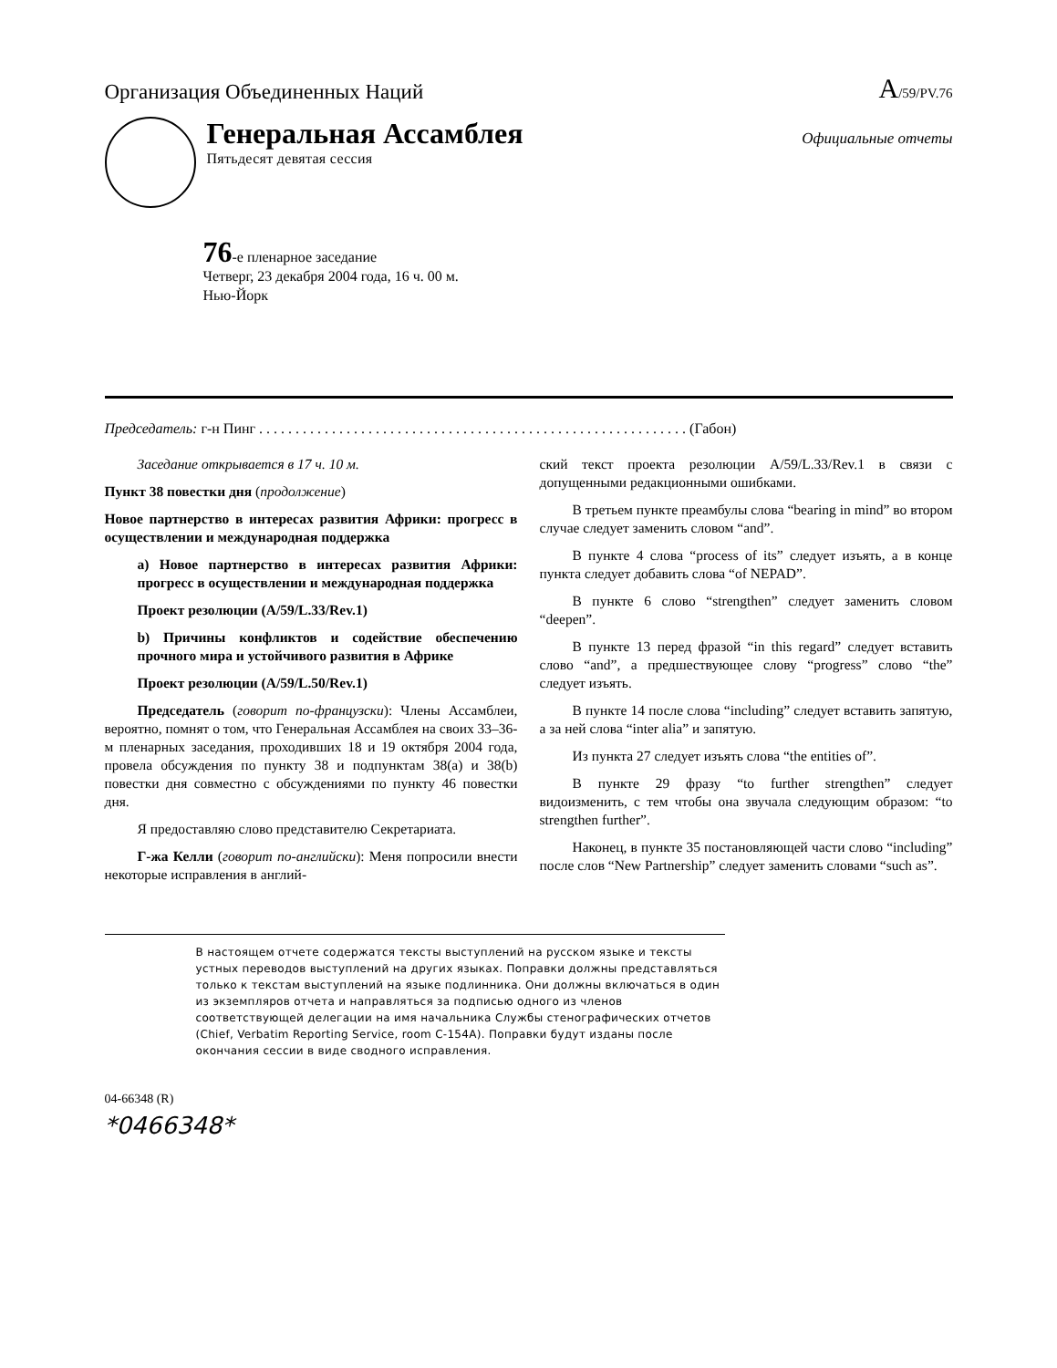Организация Объединенных Наций
A/59/PV.76
Генеральная Ассамблея Официальные отчеты
Пятьдесят девятая сессия
76-е пленарное заседание
Четверг, 23 декабря 2004 года, 16 ч. 00 м.
Нью-Йорк
Председатель: г-н Пинг . . . . . . . . . . . . . . . . . . . . . . . . . . . . . . . . . . . . . . . . . . . . . . . . . . . . . . . . . . . (Габон)
Заседание открывается в 17 ч. 10 м.
Пункт 38 повестки дня (продолжение)
Новое партнерство в интересах развития Африки: прогресс в осуществлении и международная поддержка
a) Новое партнерство в интересах развития Африки: прогресс в осуществлении и международная поддержка
Проект резолюции (A/59/L.33/Rev.1)
b) Причины конфликтов и содействие обеспечению прочного мира и устойчивого развития в Африке
Проект резолюции (A/59/L.50/Rev.1)
Председатель (говорит по-французски): Члены Ассамблеи, вероятно, помнят о том, что Генеральная Ассамблея на своих 33–36-м пленарных заседания, проходивших 18 и 19 октября 2004 года, провела обсуждения по пункту 38 и подпунктам 38(a) и 38(b) повестки дня совместно с обсуждениями по пункту 46 повестки дня.
Я предоставляю слово представителю Секретариата.
Г-жа Келли (говорит по-английски): Меня попросили внести некоторые исправления в англий-
ский текст проекта резолюции A/59/L.33/Rev.1 в связи с допущенными редакционными ошибками.
В третьем пункте преамбулы слова “bearing in mind” во втором случае следует заменить словом “and”.
В пункте 4 слова “process of its” следует изъять, а в конце пункта следует добавить слова “of NEPAD”.
В пункте 6 слово “strengthen” следует заменить словом “deepen”.
В пункте 13 перед фразой “in this regard” следует вставить слово “and”, а предшествующее слову “progress” слово “the” следует изъять.
В пункте 14 после слова “including” следует вставить запятую, а за ней слова “inter alia” и запятую.
Из пункта 27 следует изъять слова “the entities of”.
В пункте 29 фразу “to further strengthen” следует видоизменить, с тем чтобы она звучала следующим образом: “to strengthen further”.
Наконец, в пункте 35 постановляющей части слово “including” после слов “New Partnership” следует заменить словами “such as”.
В настоящем отчете содержатся тексты выступлений на русском языке и тексты устных переводов выступлений на других языках. Поправки должны представляться только к текстам выступлений на языке подлинника. Они должны включаться в один из экземпляров отчета и направляться за подписью одного из членов соответствующей делегации на имя начальника Службы стенографических отчетов (Chief, Verbatim Reporting Service, room C-154A). Поправки будут изданы после окончания сессии в виде сводного исправления.
04-66348 (R)
*0466348*